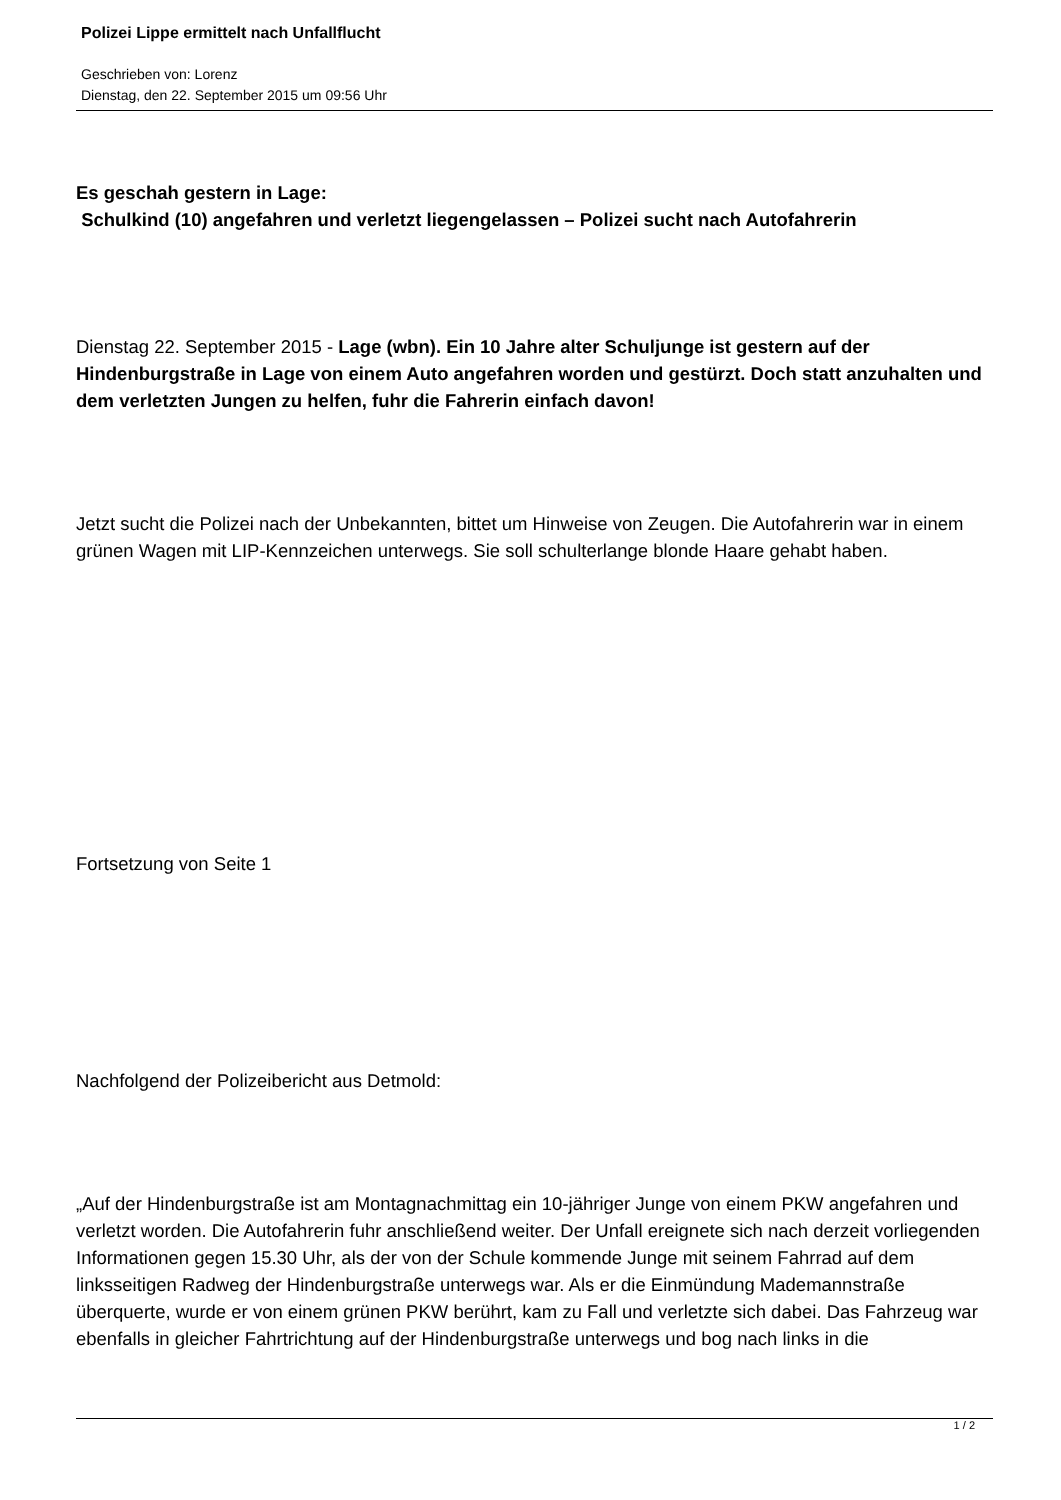Polizei Lippe ermittelt nach Unfallflucht
Geschrieben von: Lorenz
Dienstag, den 22. September 2015 um 09:56 Uhr
Es geschah gestern in Lage:
Schulkind (10) angefahren und verletzt liegengelassen – Polizei sucht nach Autofahrerin
Dienstag 22. September 2015 - Lage (wbn). Ein 10 Jahre alter Schuljunge ist gestern auf der Hindenburgstraße in Lage von einem Auto angefahren worden und gestürzt. Doch statt anzuhalten und dem verletzten Jungen zu helfen, fuhr die Fahrerin einfach davon!
Jetzt sucht die Polizei nach der Unbekannten, bittet um Hinweise von Zeugen. Die Autofahrerin war in einem grünen Wagen mit LIP-Kennzeichen unterwegs. Sie soll schulterlange blonde Haare gehabt haben.
Fortsetzung von Seite 1
Nachfolgend der Polizeibericht aus Detmold:
„Auf der Hindenburgstraße ist am Montagnachmittag ein 10-jähriger Junge von einem PKW angefahren und verletzt worden. Die Autofahrerin fuhr anschließend weiter. Der Unfall ereignete sich nach derzeit vorliegenden Informationen gegen 15.30 Uhr, als der von der Schule kommende Junge mit seinem Fahrrad auf dem linksseitigen Radweg der Hindenburgstraße unterwegs war. Als er die Einmündung Mademannstraße überquerte, wurde er von einem grünen PKW berührt, kam zu Fall und verletzte sich dabei. Das Fahrzeug war ebenfalls in gleicher Fahrtrichtung auf der Hindenburgstraße unterwegs und bog nach links in die
1 / 2